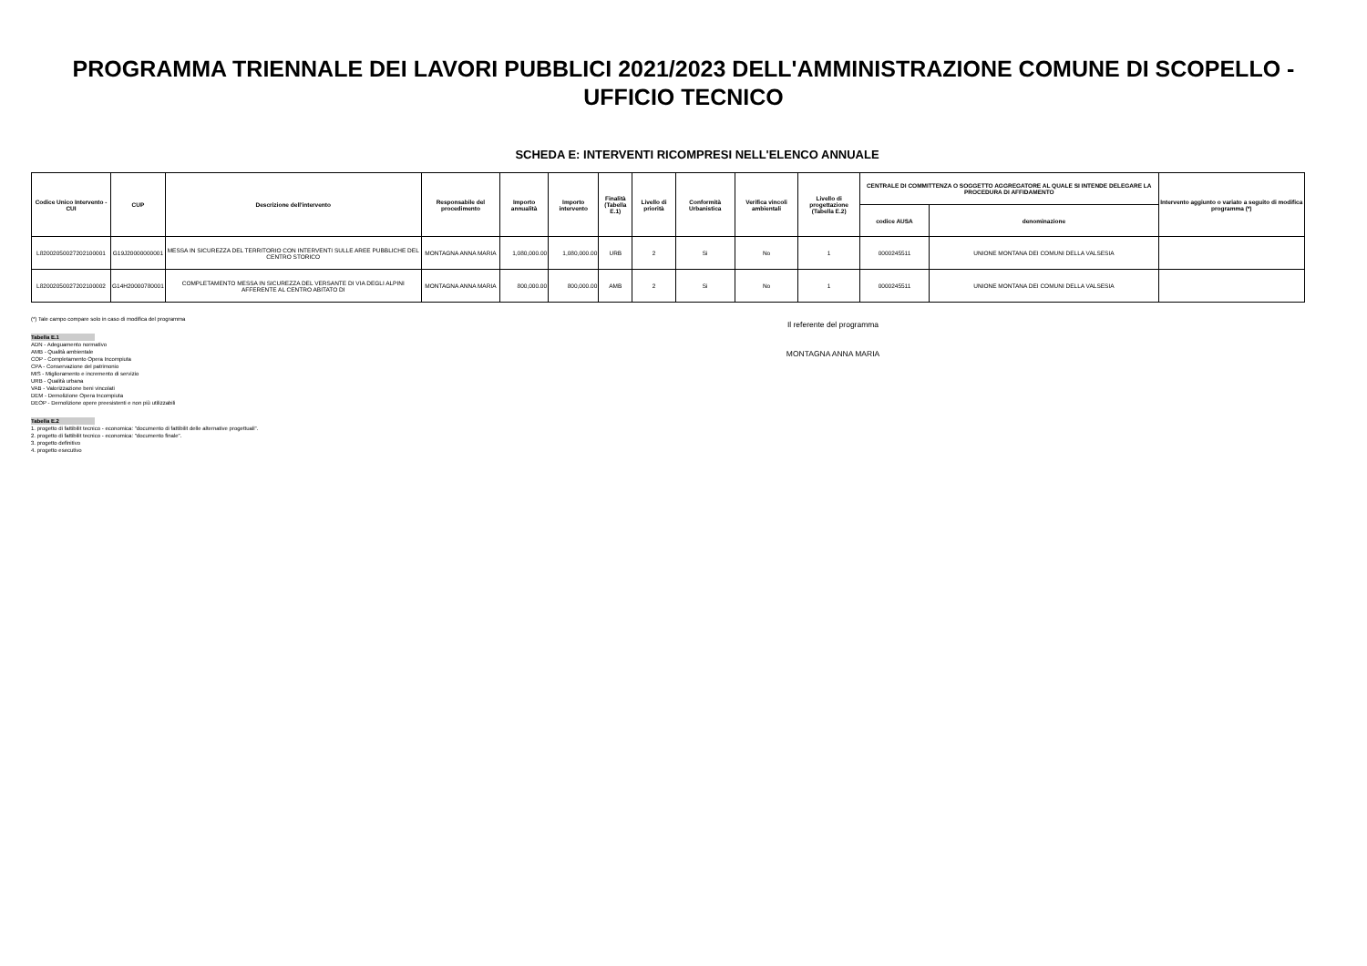PROGRAMMA TRIENNALE DEI LAVORI PUBBLICI 2021/2023 DELL'AMMINISTRAZIONE COMUNE DI SCOPELLO -
UFFICIO TECNICO
SCHEDA E: INTERVENTI RICOMPRESI NELL'ELENCO ANNUALE
| Codice Unico Intervento - CUI | CUP | Descrizione dell'intervento | Responsabile del procedimento | Importo annualità | Importo intervento | Finalità (Tabella E.1) | Livello di priorità | Conformità Urbanistica | Verifica vincoli ambientali | Livello di progettazione (Tabella E.2) | CENTRALE DI COMMITTENZA O SOGGETTO AGGREGATORE AL QUALE SI INTENDE DELEGARE LA PROCEDURA DI AFFIDAMENTO | | Intervento aggiunto o variato a seguito di modifica programma (*) |
| --- | --- | --- | --- | --- | --- | --- | --- | --- | --- | --- | --- | --- | --- |
| | | | | | | | | | | | codice AUSA | denominazione | |
| L82002050027202100001 | G19J20000000001 | MESSA IN SICUREZZA DEL TERRITORIO CON INTERVENTI SULLE AREE PUBBLICHE DEL CENTRO STORICO | MONTAGNA ANNA MARIA | 1,080,000.00 | 1,080,000.00 | URB | 2 | Si | No | 1 | 0000245511 | UNIONE MONTANA DEI COMUNI DELLA VALSESIA | |
| L82002050027202100002 | G14H20000780001 | COMPLETAMENTO MESSA IN SICUREZZA DEL VERSANTE DI VIA DEGLI ALPINI AFFERENTE AL CENTRO ABITATO DI | MONTAGNA ANNA MARIA | 800,000.00 | 800,000.00 | AMB | 2 | Si | No | 1 | 0000245511 | UNIONE MONTANA DEI COMUNI DELLA VALSESIA | |
(*) Tale campo compare solo in caso di modifica del programma
Tabella E.1
ADN - Adeguamento normativo
AMB - Qualità ambientale
COP - Completamento Opera Incompiuta
CPA - Conservazione del patrimonio
MIS - Miglioramento e incremento di servizio
URB - Qualità urbana
VAB - Valorizzazione beni vincolati
DEM - Demolizione Opera Incompiuta
DEOP - Demolizione opere preesistenti e non più utilizzabili
Tabella E.2
1. progetto di fattibilit tecnico - economica: "documento di fattibilit delle alternative progettuali".
2. progetto di fattibilit tecnico - economica: "documento finale".
3. progetto definitivo
4. progetto esecutivo
Il referente del programma
MONTAGNA ANNA MARIA